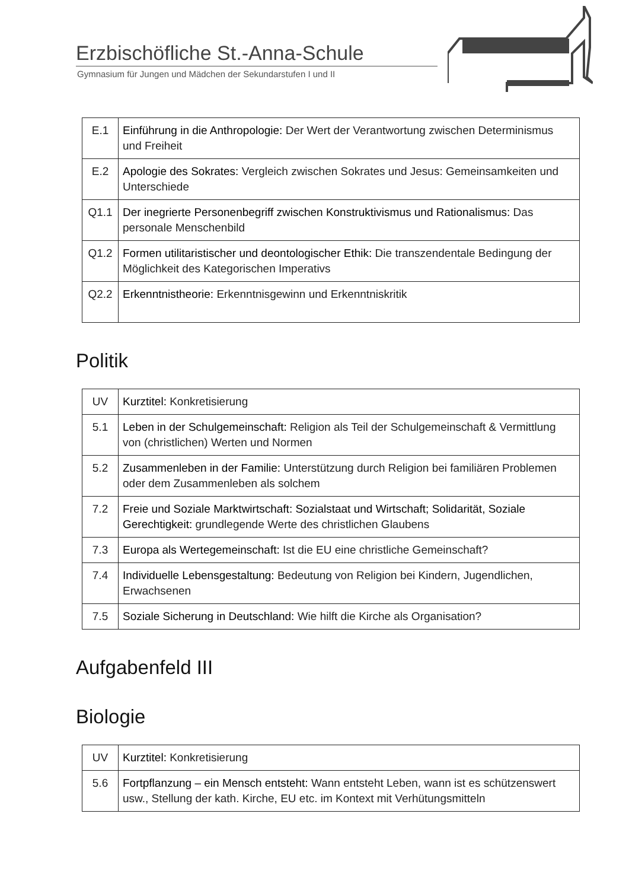Erzbischöfliche St.-Anna-Schule
Gymnasium für Jungen und Mädchen der Sekundarstufen I und II
| E.1 | Einführung in die Anthropologie: Der Wert der Verantwortung zwischen Determinismus und Freiheit |
| E.2 | Apologie des Sokrates: Vergleich zwischen Sokrates und Jesus: Gemeinsamkeiten und Unterschiede |
| Q1.1 | Der inegrierte Personenbegriff zwischen Konstruktivismus und Rationalismus: Das personale Menschenbild |
| Q1.2 | Formen utilitaristischer und deontologischer Ethik: Die transzendentale Bedingung der Möglichkeit des Kategorischen Imperativs |
| Q2.2 | Erkenntnistheorie: Erkenntnisgewinn und Erkenntniskritik |
Politik
| UV | Kurztitel: Konkretisierung |
| 5.1 | Leben in der Schulgemeinschaft: Religion als Teil der Schulgemeinschaft & Vermittlung von (christlichen) Werten und Normen |
| 5.2 | Zusammenleben in der Familie: Unterstützung durch Religion bei familiären Problemen oder dem Zusammenleben als solchem |
| 7.2 | Freie und Soziale Marktwirtschaft: Sozialstaat und Wirtschaft; Solidarität, Soziale Gerechtigkeit: grundlegende Werte des christlichen Glaubens |
| 7.3 | Europa als Wertegemeinschaft: Ist die EU eine christliche Gemeinschaft? |
| 7.4 | Individuelle Lebensgestaltung: Bedeutung von Religion bei Kindern, Jugendlichen, Erwachsenen |
| 7.5 | Soziale Sicherung in Deutschland: Wie hilft die Kirche als Organisation? |
Aufgabenfeld III
Biologie
| UV | Kurztitel: Konkretisierung |
| 5.6 | Fortpflanzung – ein Mensch entsteht: Wann entsteht Leben, wann ist es schützenswert usw., Stellung der kath. Kirche, EU etc. im Kontext mit Verhütungsmitteln |